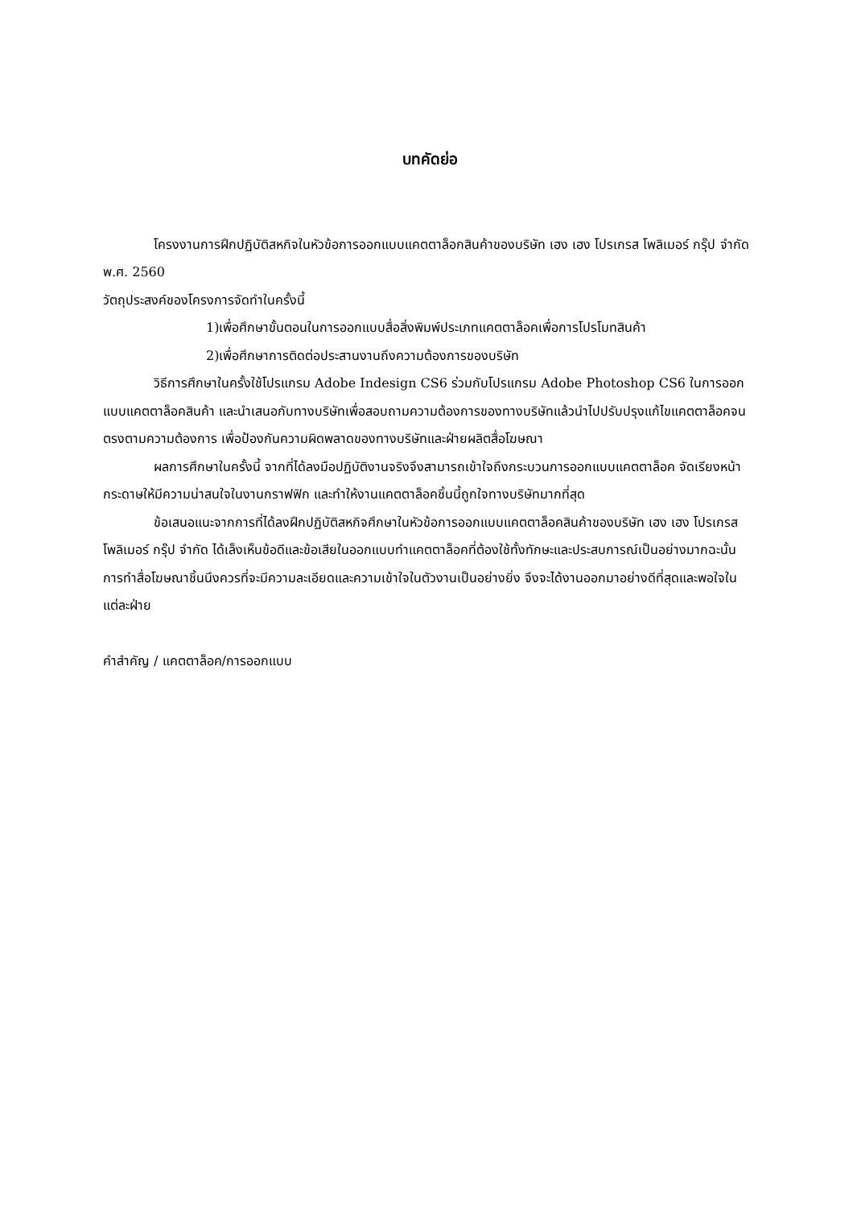บทคัดย่อ
โครงงานการฝึกปฏิบัติสหกิจในหัวข้อการออกแบบแคตตาล็อกสินค้าของบริษัท เฮง เฮง โปรเกรส โพลิเมอร์ กรุ๊ป จำกัด พ.ศ. 2560
วัตถุประสงค์ของโครงการจัดทำในครั้งนี้
1)เพื่อศึกษาขั้นตอนในการออกแบบสื่อสิ่งพิมพ์ประเภทแคตตาล็อคเพื่อการโปรโมทสินค้า
2)เพื่อศึกษาการติดต่อประสานงานถึงความต้องการของบริษัท
วิธีการศึกษาในครั้งใช้โปรแกรม Adobe Indesign CS6 ร่วมกับโปรแกรม Adobe Photoshop CS6 ในการออกแบบแคตตาล็อคสินค้า และนำเสนอกับทางบริษัทเพื่อสอบถามความต้องการของทางบริษัทแล้วนำไปปรับปรุงแก้ไขแคตตาล็อคจนตรงตามความต้องการ เพื่อป้องกันความผิดพลาดของทางบริษัทและฝ่ายผลิตสื่อโฆษณา
ผลการศึกษาในครั้งนี้ จากที่ได้ลงมือปฏิบัติงานจริงจึงสามารถเข้าใจถึงกระบวนการออกแบบแคตตาล็อค จัดเรียงหน้ากระดาษให้มีความน่าสนใจในงานกราฟฟิก และทำให้งานแคตตาล็อคชิ้นนี้ถูกใจทางบริษัทมากที่สุด
ข้อเสนอแนะจากการที่ได้ลงฝึกปฏิบัติสหกิจศึกษาในหัวข้อการออกแบบแคตตาล็อคสินค้าของบริษัท เฮง เฮง โปรเกรส โพลิเมอร์ กรุ๊ป จำกัด ได้เล็งเห็นข้อดีและข้อเสียในออกแบบทำแคตตาล็อคที่ต้องใช้ทั้งทักษะและประสบการณ์เป็นอย่างมากฉะนั้นการทำสื่อโฆษณาชิ้นนึงควรที่จะมีความละเอียดและความเข้าใจในตัวงานเป็นอย่างยิ่ง จึงจะได้งานออกมาอย่างดีที่สุดและพอใจในแต่ละฝ่าย
คำสำคัญ / แคตตาล็อค/การออกแบบ